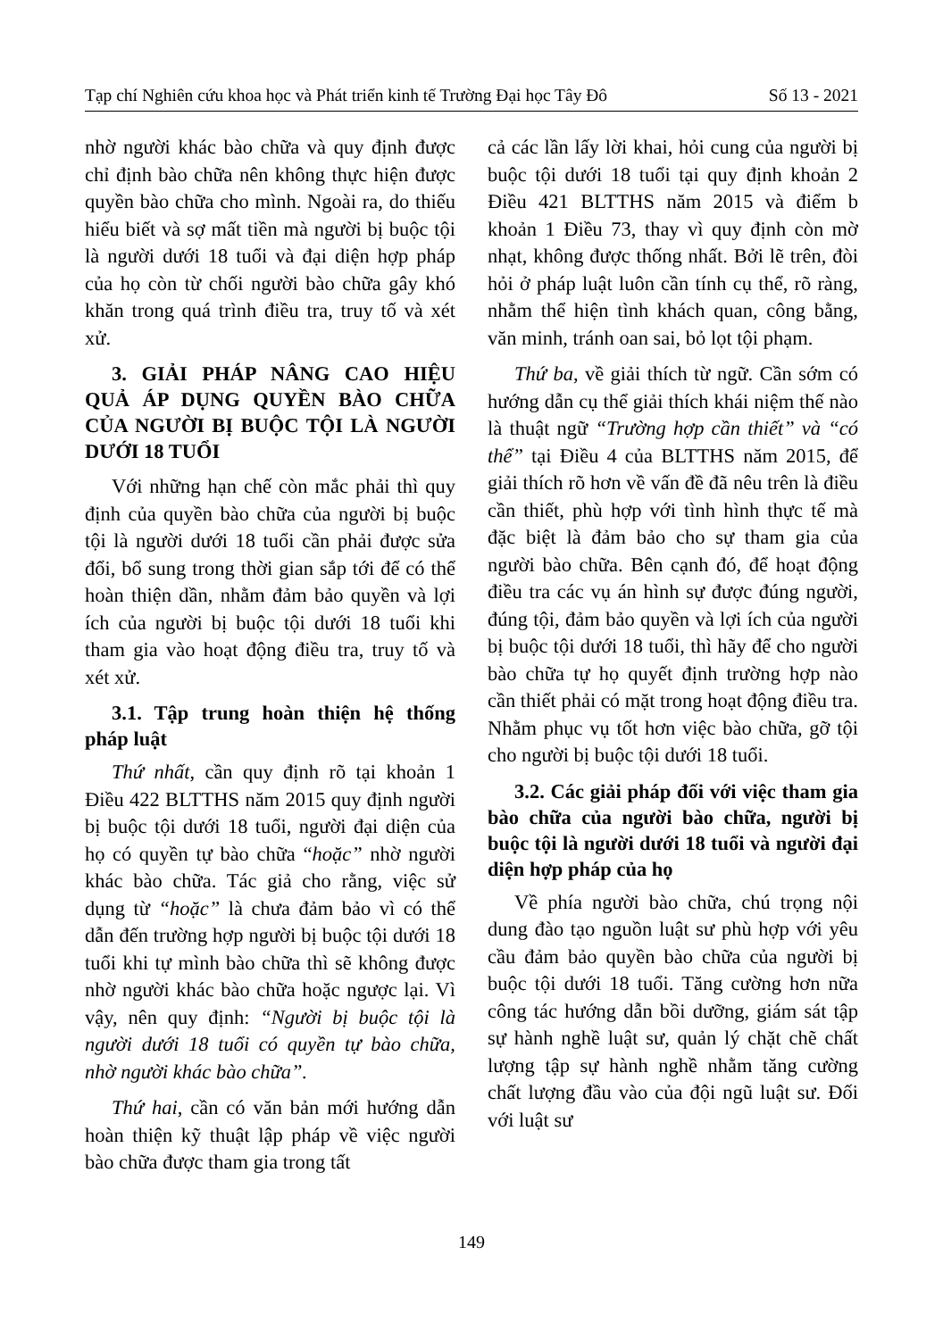Tạp chí Nghiên cứu khoa học và Phát triển kinh tế Trường Đại học Tây Đô Số 13 - 2021
nhờ người khác bào chữa và quy định được chỉ định bào chữa nên không thực hiện được quyền bào chữa cho mình. Ngoài ra, do thiếu hiểu biết và sợ mất tiền mà người bị buộc tội là người dưới 18 tuổi và đại diện hợp pháp của họ còn từ chối người bào chữa gây khó khăn trong quá trình điều tra, truy tố và xét xử.
3. GIẢI PHÁP NÂNG CAO HIỆU QUẢ ÁP DỤNG QUYỀN BÀO CHỮA CỦA NGƯỜI BỊ BUỘC TỘI LÀ NGƯỜI DƯỚI 18 TUỔI
Với những hạn chế còn mắc phải thì quy định của quyền bào chữa của người bị buộc tội là người dưới 18 tuổi cần phải được sửa đổi, bổ sung trong thời gian sắp tới để có thể hoàn thiện dần, nhằm đảm bảo quyền và lợi ích của người bị buộc tội dưới 18 tuổi khi tham gia vào hoạt động điều tra, truy tố và xét xử.
3.1. Tập trung hoàn thiện hệ thống pháp luật
Thứ nhất, cần quy định rõ tại khoản 1 Điều 422 BLTTHS năm 2015 quy định người bị buộc tội dưới 18 tuổi, người đại diện của họ có quyền tự bào chữa “hoặc” nhờ người khác bào chữa. Tác giả cho rằng, việc sử dụng từ “hoặc” là chưa đảm bảo vì có thể dẫn đến trường hợp người bị buộc tội dưới 18 tuổi khi tự mình bào chữa thì sẽ không được nhờ người khác bào chữa hoặc ngược lại. Vì vậy, nên quy định: “Người bị buộc tội là người dưới 18 tuổi có quyền tự bào chữa, nhờ người khác bào chữa”.
Thứ hai, cần có văn bản mới hướng dẫn hoàn thiện kỹ thuật lập pháp về việc người bào chữa được tham gia trong tất
cả các lần lấy lời khai, hỏi cung của người bị buộc tội dưới 18 tuổi tại quy định khoản 2 Điều 421 BLTTHS năm 2015 và điểm b khoản 1 Điều 73, thay vì quy định còn mờ nhạt, không được thống nhất. Bởi lẽ trên, đòi hỏi ở pháp luật luôn cần tính cụ thể, rõ ràng, nhằm thể hiện tình khách quan, công bằng, văn minh, tránh oan sai, bỏ lọt tội phạm.
Thứ ba, về giải thích từ ngữ. Cần sớm có hướng dẫn cụ thể giải thích khái niệm thế nào là thuật ngữ “Trường hợp cần thiết” và “có thể” tại Điều 4 của BLTTHS năm 2015, để giải thích rõ hơn về vấn đề đã nêu trên là điều cần thiết, phù hợp với tình hình thực tế mà đặc biệt là đảm bảo cho sự tham gia của người bào chữa. Bên cạnh đó, để hoạt động điều tra các vụ án hình sự được đúng người, đúng tội, đảm bảo quyền và lợi ích của người bị buộc tội dưới 18 tuổi, thì hãy để cho người bào chữa tự họ quyết định trường hợp nào cần thiết phải có mặt trong hoạt động điều tra. Nhằm phục vụ tốt hơn việc bào chữa, gỡ tội cho người bị buộc tội dưới 18 tuổi.
3.2. Các giải pháp đối với việc tham gia bào chữa của người bào chữa, người bị buộc tội là người dưới 18 tuổi và người đại diện hợp pháp của họ
Về phía người bào chữa, chú trọng nội dung đào tạo nguồn luật sư phù hợp với yêu cầu đảm bảo quyền bào chữa của người bị buộc tội dưới 18 tuổi. Tăng cường hơn nữa công tác hướng dẫn bồi dưỡng, giám sát tập sự hành nghề luật sư, quản lý chặt chẽ chất lượng tập sự hành nghề nhằm tăng cường chất lượng đầu vào của đội ngũ luật sư. Đối với luật sư
149